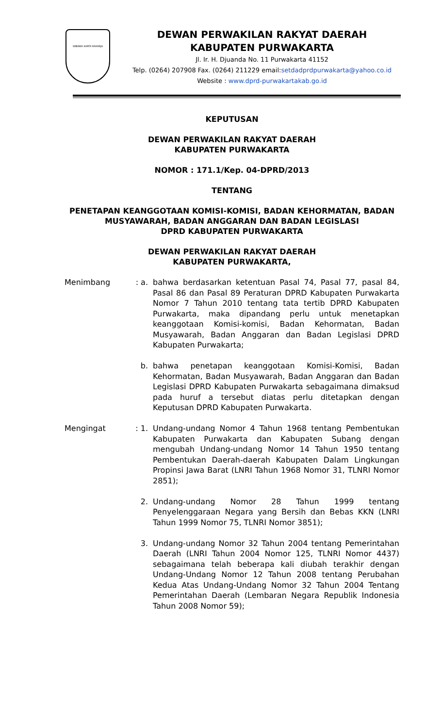WIBAWA KARTA RAHARJA
DEWAN PERWAKILAN RAKYAT DAERAH
KABUPATEN PURWAKARTA
Jl. Ir. H. Djuanda No. 11 Purwakarta 41152
Telp. (0264) 207908 Fax. (0264) 211229 email:setdadprdpurwakarta@yahoo.co.id
Website : www.dprd-purwakartakab.go.id
KEPUTUSAN
DEWAN PERWAKILAN RAKYAT DAERAH
KABUPATEN PURWAKARTA
NOMOR : 171.1/Kep. 04-DPRD/2013
TENTANG
PENETAPAN KEANGGOTAAN KOMISI-KOMISI, BADAN KEHORMATAN, BADAN MUSYAWARAH, BADAN ANGGARAN DAN BADAN LEGISLASI
DPRD KABUPATEN PURWAKARTA
DEWAN PERWAKILAN RAKYAT DAERAH
KABUPATEN PURWAKARTA,
| Menimbang | : a. | bahwa berdasarkan ketentuan Pasal 74, Pasal 77, pasal 84, Pasal 86 dan Pasal 89 Peraturan DPRD Kabupaten Purwakarta Nomor 7 Tahun 2010 tentang tata tertib DPRD Kabupaten Purwakarta, maka dipandang perlu untuk menetapkan keanggotaan Komisi-komisi, Badan Kehormatan, Badan Musyawarah, Badan Anggaran dan Badan Legislasi DPRD Kabupaten Purwakarta; |
| | b. | bahwa penetapan keanggotaan Komisi-Komisi, Badan Kehormatan, Badan Musyawarah, Badan Anggaran dan Badan Legislasi DPRD Kabupaten Purwakarta sebagaimana dimaksud pada huruf a tersebut diatas perlu ditetapkan dengan Keputusan DPRD Kabupaten Purwakarta. |
| Mengingat | : 1. | Undang-undang Nomor 4 Tahun 1968 tentang Pembentukan Kabupaten Purwakarta dan Kabupaten Subang dengan mengubah Undang-undang Nomor 14 Tahun 1950 tentang Pembentukan Daerah-daerah Kabupaten Dalam Lingkungan Propinsi Jawa Barat (LNRI Tahun 1968 Nomor 31, TLNRI Nomor 2851); |
| | 2. | Undang-undang Nomor 28 Tahun 1999 tentang Penyelenggaraan Negara yang Bersih dan Bebas KKN (LNRI Tahun 1999 Nomor 75, TLNRI Nomor 3851); |
| | 3. | Undang-undang Nomor 32 Tahun 2004 tentang Pemerintahan Daerah (LNRI Tahun 2004 Nomor 125, TLNRI Nomor 4437) sebagaimana telah beberapa kali diubah terakhir dengan Undang-Undang Nomor 12 Tahun 2008 tentang Perubahan Kedua Atas Undang-Undang Nomor 32 Tahun 2004 Tentang Pemerintahan Daerah (Lembaran Negara Republik Indonesia Tahun 2008 Nomor 59); |